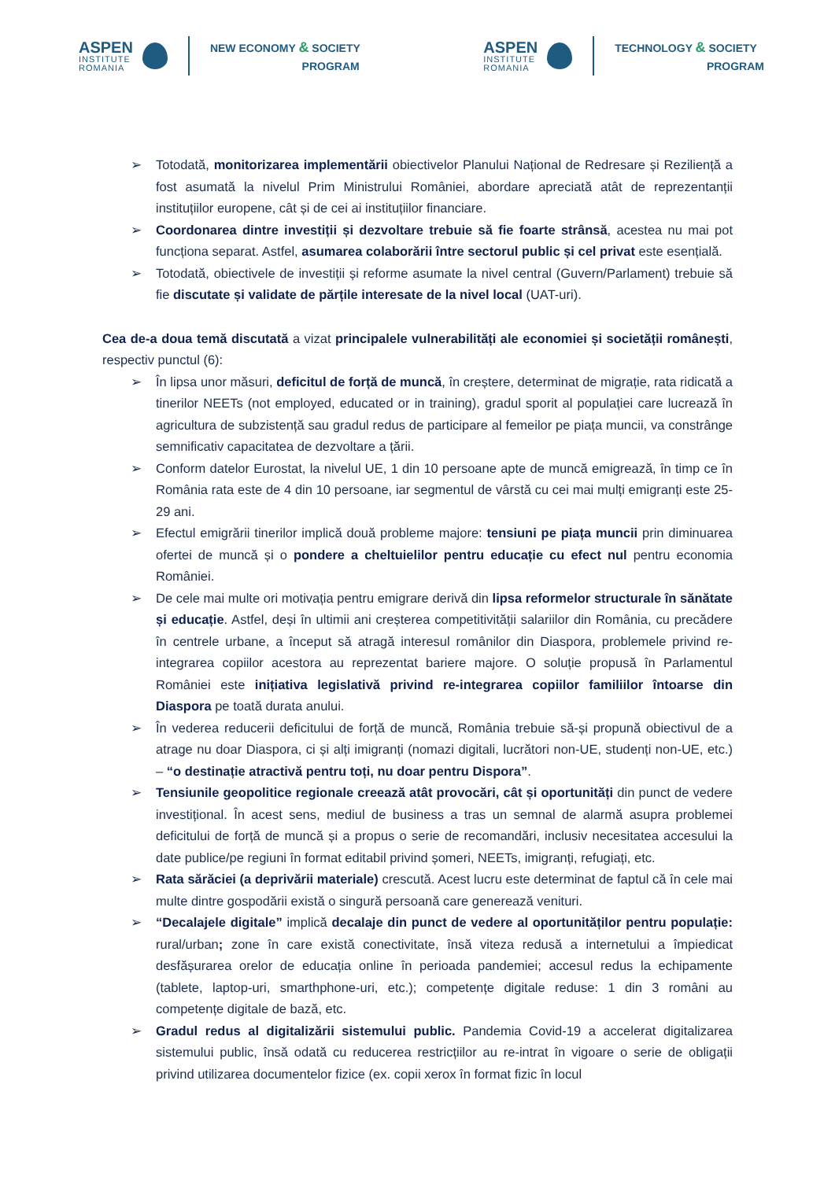ASPEN
INSTITUTE
ROMANIA
NEW ECONOMY & SOCIETY
PROGRAM
ASPEN
INSTITUTE
ROMANIA
TECHNOLOGY & SOCIETY
PROGRAM
➢ Totodată, monitorizarea implementării obiectivelor Planului Național de Redresare și Reziliență a fost asumată la nivelul Prim Ministrului României, abordare apreciată atât de reprezentanții instituțiilor europene, cât și de cei ai instituțiilor financiare.
➢ Coordonarea dintre investiții și dezvoltare trebuie să fie foarte strânsă, acestea nu mai pot funcționa separat. Astfel, asumarea colaborării între sectorul public și cel privat este esențială.
➢ Totodată, obiectivele de investiții și reforme asumate la nivel central (Guvern/Parlament) trebuie să fie discutate și validate de părțile interesate de la nivel local (UAT-uri).
Cea de-a doua temă discutată a vizat principalele vulnerabilități ale economiei și societății românești, respectiv punctul (6):
➢ În lipsa unor măsuri, deficitul de forță de muncă, în creștere, determinat de migrație, rata ridicată a tinerilor NEETs (not employed, educated or in training), gradul sporit al populației care lucrează în agricultura de subzistență sau gradul redus de participare al femeilor pe piața muncii, va constrânge semnificativ capacitatea de dezvoltare a țării.
➢ Conform datelor Eurostat, la nivelul UE, 1 din 10 persoane apte de muncă emigrează, în timp ce în România rata este de 4 din 10 persoane, iar segmentul de vârstă cu cei mai mulți emigranți este 25-29 ani.
➢ Efectul emigrării tinerilor implică două probleme majore: tensiuni pe piața muncii prin diminuarea ofertei de muncă și o pondere a cheltuielilor pentru educație cu efect nul pentru economia României.
➢ De cele mai multe ori motivația pentru emigrare derivă din lipsa reformelor structurale în sănătate și educație. Astfel, deși în ultimii ani creșterea competitivității salariilor din România, cu precădere în centrele urbane, a început să atragă interesul românilor din Diaspora, problemele privind re-integrarea copiilor acestora au reprezentat bariere majore. O soluție propusă în Parlamentul României este inițiativa legislativă privind re-integrarea copiilor familiilor întoarse din Diaspora pe toată durata anului.
➢ În vederea reducerii deficitului de forță de muncă, România trebuie să-și propună obiectivul de a atrage nu doar Diaspora, ci și alți imigranți (nomazi digitali, lucrători non-UE, studenți non-UE, etc.) – “o destinație atractivă pentru toți, nu doar pentru Dispora”.
➢ Tensiunile geopolitice regionale creează atât provocări, cât și oportunități din punct de vedere investițional. În acest sens, mediul de business a tras un semnal de alarmă asupra problemei deficitului de forță de muncă și a propus o serie de recomandări, inclusiv necesitatea accesului la date publice/pe regiuni în format editabil privind șomeri, NEETs, imigranți, refugiați, etc.
➢ Rata sărăciei (a deprivării materiale) crescută. Acest lucru este determinat de faptul că în cele mai multe dintre gospodării există o singură persoană care generează venituri.
➢ “Decalajele digitale” implică decalaje din punct de vedere al oportunităților pentru populație: rural/urban; zone în care există conectivitate, însă viteza redusă a internetului a împiedicat desfășurarea orelor de educația online în perioada pandemiei; accesul redus la echipamente (tablete, laptop-uri, smarthphone-uri, etc.); competențe digitale reduse: 1 din 3 români au competențe digitale de bază, etc.
➢ Gradul redus al digitalizării sistemului public. Pandemia Covid-19 a accelerat digitalizarea sistemului public, însă odată cu reducerea restricțiilor au re-intrat în vigoare o serie de obligații privind utilizarea documentelor fizice (ex. copii xerox în format fizic în locul